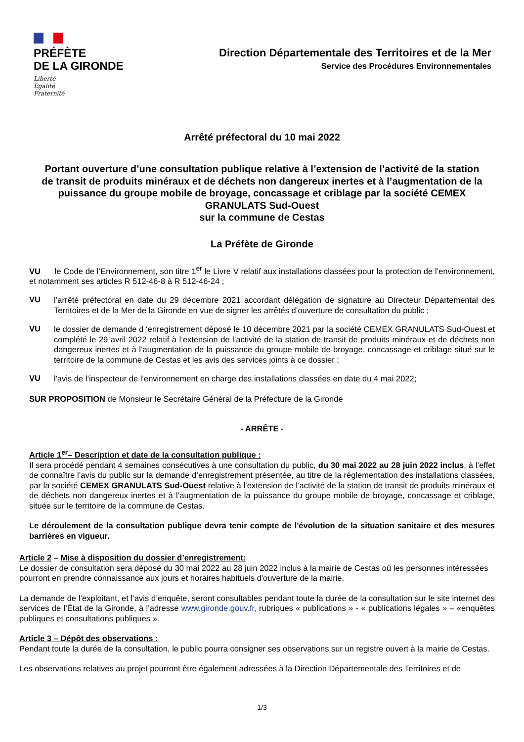PRÉFÈTE
DE LA GIRONDE
Liberté
Égalité
Fraternité
Direction Départementale des Territoires et de la Mer
Service des Procédures Environnementales
Arrêté préfectoral du 10 mai 2022
Portant ouverture d’une consultation publique relative à l’extension de l’activité de la station de transit de produits minéraux et de déchets non dangereux inertes et à l’augmentation de la puissance du groupe mobile de broyage, concassage et criblage par la société CEMEX GRANULATS Sud-Ouest
sur la commune de Cestas
La Préfète de Gironde
VU le Code de l’Environnement, son titre 1<sup>er</sup> le Livre V relatif aux installations classées pour la protection de l’environnement, et notamment ses articles R 512-46-8 à R 512-46-24 ;
VU
l’arrêté préfectoral en date du 29 décembre 2021 accordant délégation de signature au Directeur Départemental des Territoires et de la Mer de la Gironde en vue de signer les arrêtés d’ouverture de consultation du public ;
VU
le dossier de demande d ‘enregistrement déposé le 10 décembre 2021 par la société CEMEX GRANULATS Sud-Ouest et complété le 29 avril 2022 relatif à l’extension de l’activité de la station de transit de produits minéraux et de déchets non dangereux inertes et à l’augmentation de la puissance du groupe mobile de broyage, concassage et criblage situé sur le territoire de la commune de Cestas et les avis des services joints à ce dossier ;
VU
l'avis de l’inspecteur de l’environnement en charge des installations classées en date du 4 mai 2022;
SUR PROPOSITION de Monsieur le Secrétaire Général de la Préfecture de la Gironde
- ARRÊTE -
Article 1<sup>er</sup>– Description et date de la consultation publique :
Il sera procédé pendant 4 semaines consécutives à une consultation du public, du 30 mai 2022 au 28 juin 2022 inclus, à l’effet de connaître l’avis du public sur la demande d’enregistrement présentée, au titre de la réglementation des installations classées, par la société CEMEX GRANULATS Sud-Ouest relative à l’extension de l’activité de la station de transit de produits minéraux et de déchets non dangereux inertes et à l’augmentation de la puissance du groupe mobile de broyage, concassage et criblage, située sur le territoire de la commune de Cestas.
Le déroulement de la consultation publique devra tenir compte de l'évolution de la situation sanitaire et des mesures barrières en vigueur.
Article 2 – Mise à disposition du dossier d’enregistrement:
Le dossier de consultation sera déposé du 30 mai 2022 au 28 juin 2022 inclus à la mairie de Cestas où les personnes intéressées pourront en prendre connaissance aux jours et horaires habituels d'ouverture de la mairie.
La demande de l’exploitant, et l’avis d’enquête, seront consultables pendant toute la durée de la consultation sur le site internet des services de l’État de la Gironde, à l’adresse www.gironde.gouv.fr, rubriques « publications » - « publications légales » – «enquêtes publiques et consultations publiques ».
Article 3 – Dépôt des observations :
Pendant toute la durée de la consultation, le public pourra consigner ses observations sur un registre ouvert à la mairie de Cestas.
Les observations relatives au projet pourront être également adressées à la Direction Départementale des Territoires et de
1/3